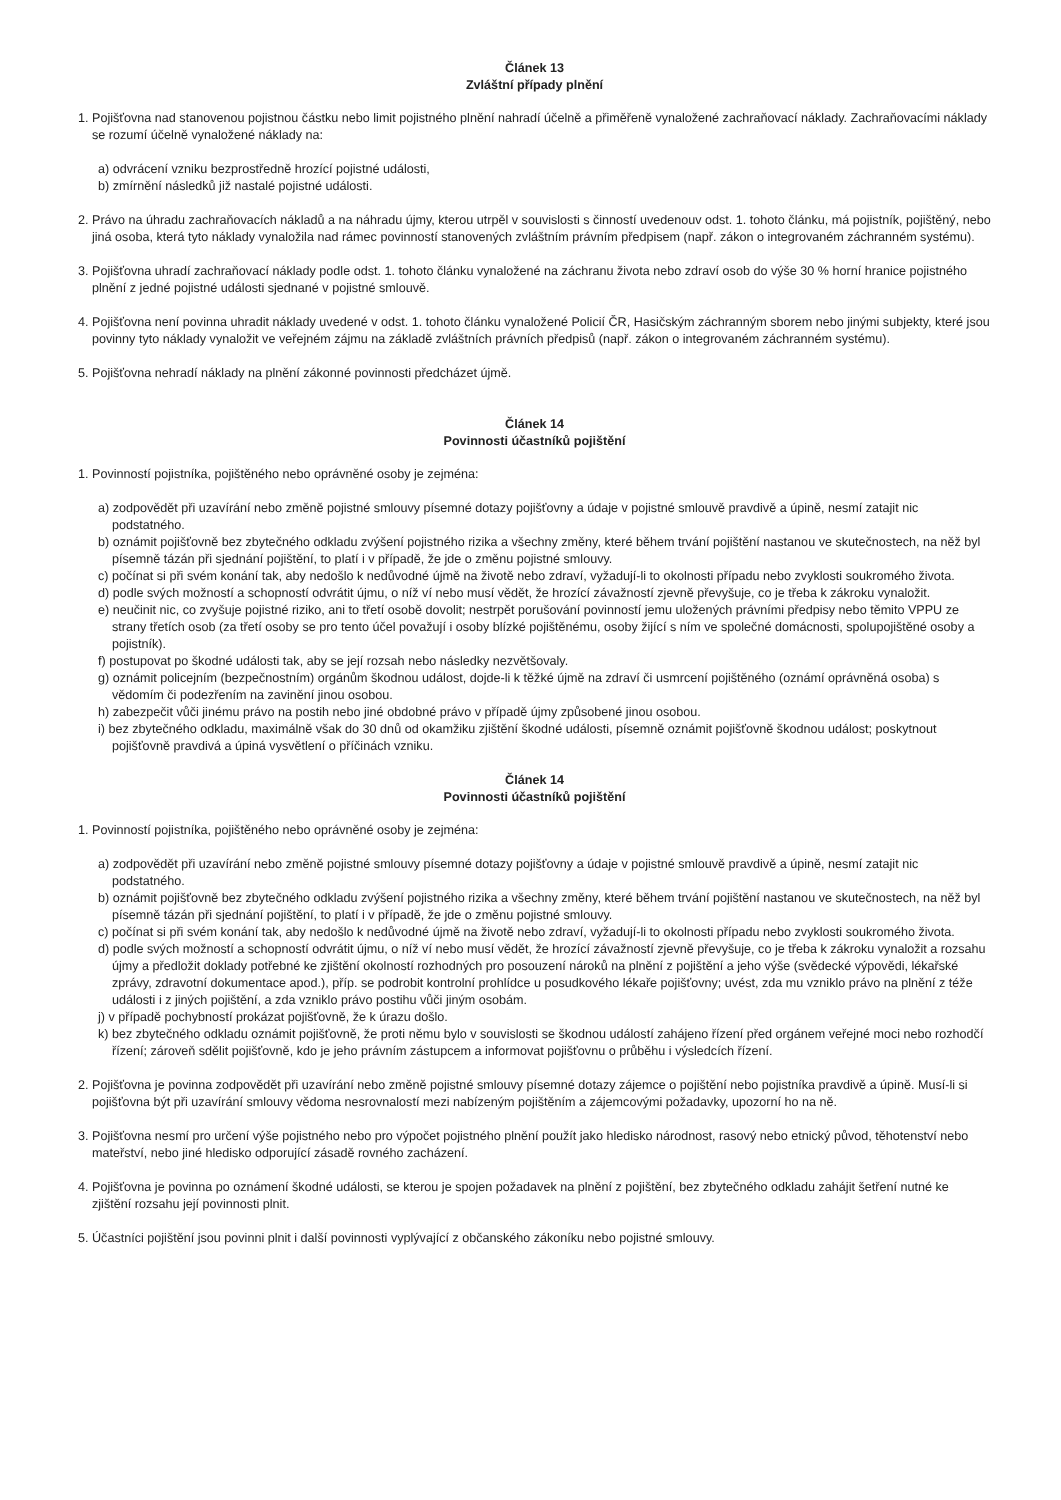Článek 13
Zvláštní případy plnění
1. Pojišťovna nad stanovenou pojistnou částku nebo limit pojistného plnění nahradí účelně a přiměřeně vynaložené zachraňovací náklady. Zachraňovacími náklady se rozumí účelně vynaložené náklady na:
a) odvrácení vzniku bezprostředně hrozící pojistné události,
b) zmírnění následků již nastalé pojistné události.
2. Právo na úhradu zachraňovacích nákladů a na náhradu újmy, kterou utrpěl v souvislosti s činností uvedenouv odst. 1. tohoto článku, má pojistník, pojištěný, nebo jiná osoba, která tyto náklady vynaložila nad rámec povinností stanovených zvláštním právním předpisem (např. zákon o integrovaném záchranném systému).
3. Pojišťovna uhradí zachraňovací náklady podle odst. 1. tohoto článku vynaložené na záchranu života nebo zdraví osob do výše 30 % horní hranice pojistného plnění z jedné pojistné události sjednané v pojistné smlouvě.
4. Pojišťovna není povinna uhradit náklady uvedené v odst. 1. tohoto článku vynaložené Policií ČR, Hasičským záchranným sborem nebo jinými subjekty, které jsou povinny tyto náklady vynaložit ve veřejném zájmu na základě zvláštních právních předpisů (např. zákon o integrovaném záchranném systému).
5. Pojišťovna nehradí náklady na plnění zákonné povinnosti předcházet újmě.
Článek 14
Povinnosti účastníků pojištění
1. Povinností pojistníka, pojištěného nebo oprávněné osoby je zejména:
a) zodpovědět při uzavírání nebo změně pojistné smlouvy písemné dotazy pojišťovny a údaje v pojistné smlouvě pravdivě a úpině, nesmí zatajit nic podstatného.
b) oznámit pojišťovně bez zbytečného odkladu zvýšení pojistného rizika a všechny změny, které během trvání pojištění nastanou ve skutečnostech, na něž byl písemně tázán při sjednání pojištění, to platí i v případě, že jde o změnu pojistné smlouvy.
c) počínat si při svém konání tak, aby nedošlo k nedůvodné újmě na životě nebo zdraví, vyžadují-li to okolnosti případu nebo zvyklosti soukromého života.
d) podle svých možností a schopností odvrátit újmu, o níž ví nebo musí vědět, že hrozící závažností zjevně převyšuje, co je třeba k zákroku vynaložit.
e) neučinit nic, co zvyšuje pojistné riziko, ani to třetí osobě dovolit; nestrpět porušování povinností jemu uložených právními předpisy nebo těmito VPPU ze strany třetích osob (za třetí osoby se pro tento účel považují i osoby blízké pojištěnému, osoby žijící s ním ve společné domácnosti, spolupojištěné osoby a pojistník).
f) postupovat po škodné události tak, aby se její rozsah nebo následky nezvětšovaly.
g) oznámit policejním (bezpečnostním) orgánům škodnou událost, dojde-li k těžké újmě na zdraví či usmrcení pojištěného (oznámí oprávněná osoba) s vědomím či podezřením na zavinění jinou osobou.
h) zabezpečit vůči jinému právo na postih nebo jiné obdobné právo v případě újmy způsobené jinou osobou.
i) bez zbytečného odkladu, maximálně však do 30 dnů od okamžiku zjištění škodné události, písemně oznámit pojišťovně škodnou událost; poskytnout pojišťovně pravdivá a úpiná vysvětlení o příčinách vzniku.
Článek 14
Povinnosti účastníků pojištění
1. Povinností pojistníka, pojištěného nebo oprávněné osoby je zejména:
a) zodpovědět při uzavírání nebo změně pojistné smlouvy písemné dotazy pojišťovny a údaje v pojistné smlouvě pravdivě a úpině, nesmí zatajit nic podstatného.
b) oznámit pojišťovně bez zbytečného odkladu zvýšení pojistného rizika a všechny změny, které během trvání pojištění nastanou ve skutečnostech, na něž byl písemně tázán při sjednání pojištění, to platí i v případě, že jde o změnu pojistné smlouvy.
c) počínat si při svém konání tak, aby nedošlo k nedůvodné újmě na životě nebo zdraví, vyžadují-li to okolnosti případu nebo zvyklosti soukromého života.
d) podle svých možností a schopností odvrátit újmu, o níž ví nebo musí vědět, že hrozící závažností zjevně převyšuje, co je třeba k zákroku vynaložit a rozsahu újmy a předložit doklady potřebné ke zjištění okolností rozhodných pro posouzení nároků na plnění z pojištění a jeho výše (svědecké výpovědi, lékařské zprávy, zdravotní dokumentace apod.), příp. se podrobit kontrolní prohlídce u posudkového lékaře pojišťovny; uvést, zda mu vzniklo právo na plnění z téže události i z jiných pojištění, a zda vzniklo právo postihu vůči jiným osobám.
j) v případě pochybností prokázat pojišťovně, že k úrazu došlo.
k) bez zbytečného odkladu oznámit pojišťovně, že proti němu bylo v souvislosti se škodnou událostí zahájeno řízení před orgánem veřejné moci nebo rozhodčí řízení; zároveň sdělit pojišťovně, kdo je jeho právním zástupcem a informovat pojišťovnu o průběhu i výsledcích řízení.
2. Pojišťovna je povinna zodpovědět při uzavírání nebo změně pojistné smlouvy písemné dotazy zájemce o pojištění nebo pojistníka pravdivě a úpině. Musí-li si pojišťovna být při uzavírání smlouvy vědoma nesrovnalostí mezi nabízeným pojištěním a zájemcovými požadavky, upozorní ho na ně.
3. Pojišťovna nesmí pro určení výše pojistného nebo pro výpočet pojistného plnění použít jako hledisko národnost, rasový nebo etnický původ, těhotenství nebo mateřství, nebo jiné hledisko odporující zásadě rovného zacházení.
4. Pojišťovna je povinna po oznámení škodné události, se kterou je spojen požadavek na plnění z pojištění, bez zbytečného odkladu zahájit šetření nutné ke zjištění rozsahu její povinnosti plnit.
5. Účastníci pojištění jsou povinni plnit i další povinnosti vyplývající z občanského zákoníku nebo pojistné smlouvy.